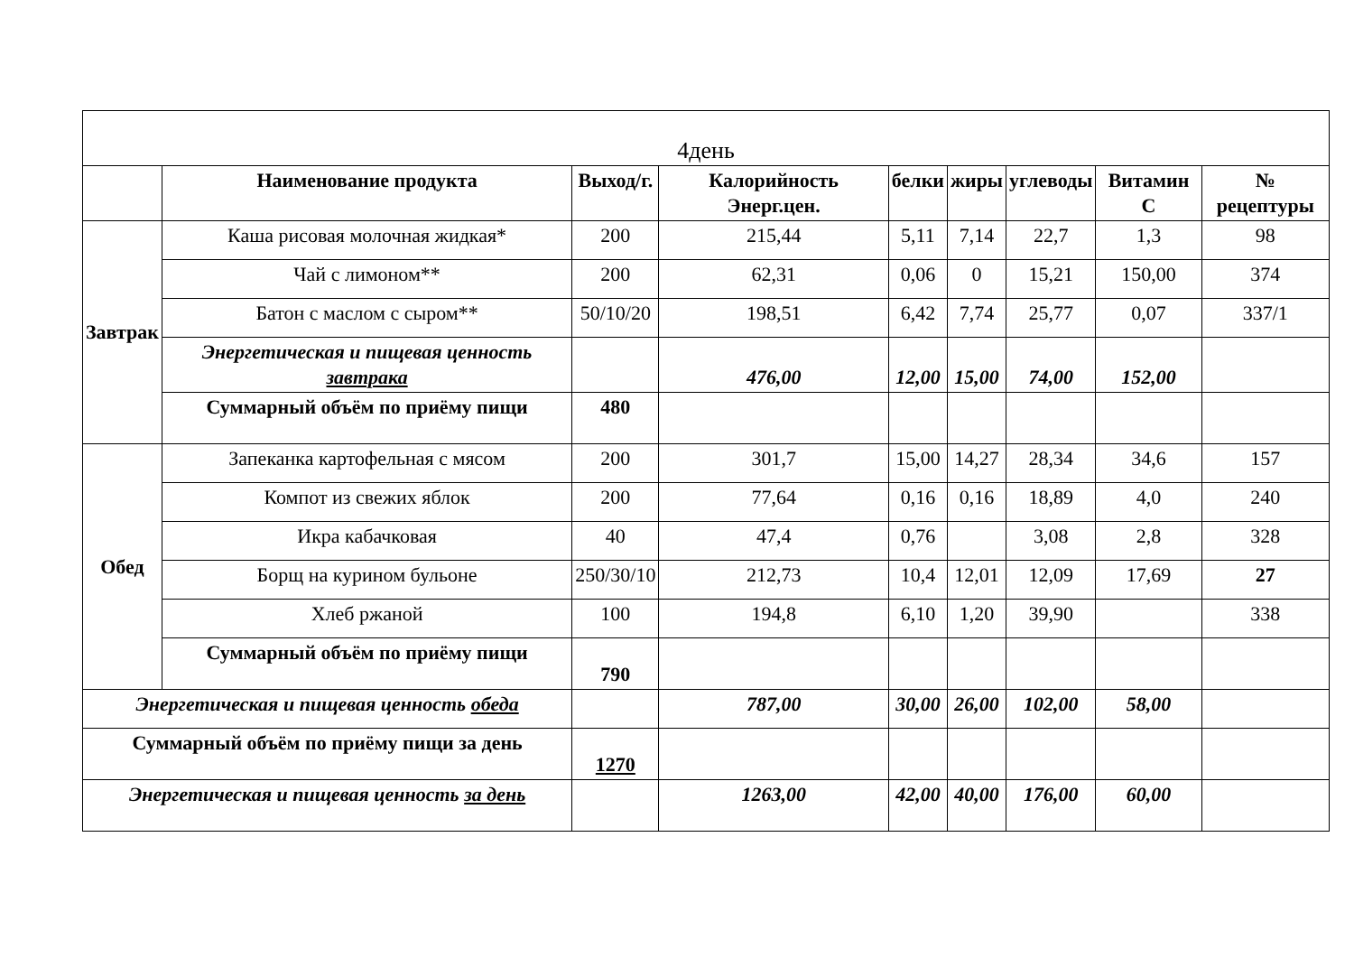| 4день | | | | | | | | |
| --- | --- | --- | --- | --- | --- | --- | --- | --- |
| | Наименование продукта | Выход/г. | Калорийность Энерг.цен. | белки | жиры | углеводы | Витамин С | № рецептуры |
| Завтрак | Каша рисовая молочная жидкая* | 200 | 215,44 | 5,11 | 7,14 | 22,7 | 1,3 | 98 |
| | Чай с лимоном** | 200 | 62,31 | 0,06 | 0 | 15,21 | 150,00 | 374 |
| | Батон с маслом с сыром** | 50/10/20 | 198,51 | 6,42 | 7,74 | 25,77 | 0,07 | 337/1 |
| | Энергетическая и пищевая ценность завтрака | | 476,00 | 12,00 | 15,00 | 74,00 | 152,00 | |
| | Суммарный объём по приёму пищи | 480 | | | | | | |
| Обед | Запеканка картофельная с мясом | 200 | 301,7 | 15,00 | 14,27 | 28,34 | 34,6 | 157 |
| | Компот из свежих яблок | 200 | 77,64 | 0,16 | 0,16 | 18,89 | 4,0 | 240 |
| | Икра кабачковая | 40 | 47,4 | 0,76 | | 3,08 | 2,8 | 328 |
| | Борщ на курином бульоне | 250/30/10 | 212,73 | 10,4 | 12,01 | 12,09 | 17,69 | 27 |
| | Хлеб ржаной | 100 | 194,8 | 6,10 | 1,20 | 39,90 | | 338 |
| | Суммарный объём по приёму пищи | 790 | | | | | | |
| Энергетическая и пищевая ценность обеда | | | 787,00 | 30,00 | 26,00 | 102,00 | 58,00 | |
| Суммарный объём по приёму пищи за день | | 1270 | | | | | | |
| Энергетическая и пищевая ценность за день | | | 1263,00 | 42,00 | 40,00 | 176,00 | 60,00 | |